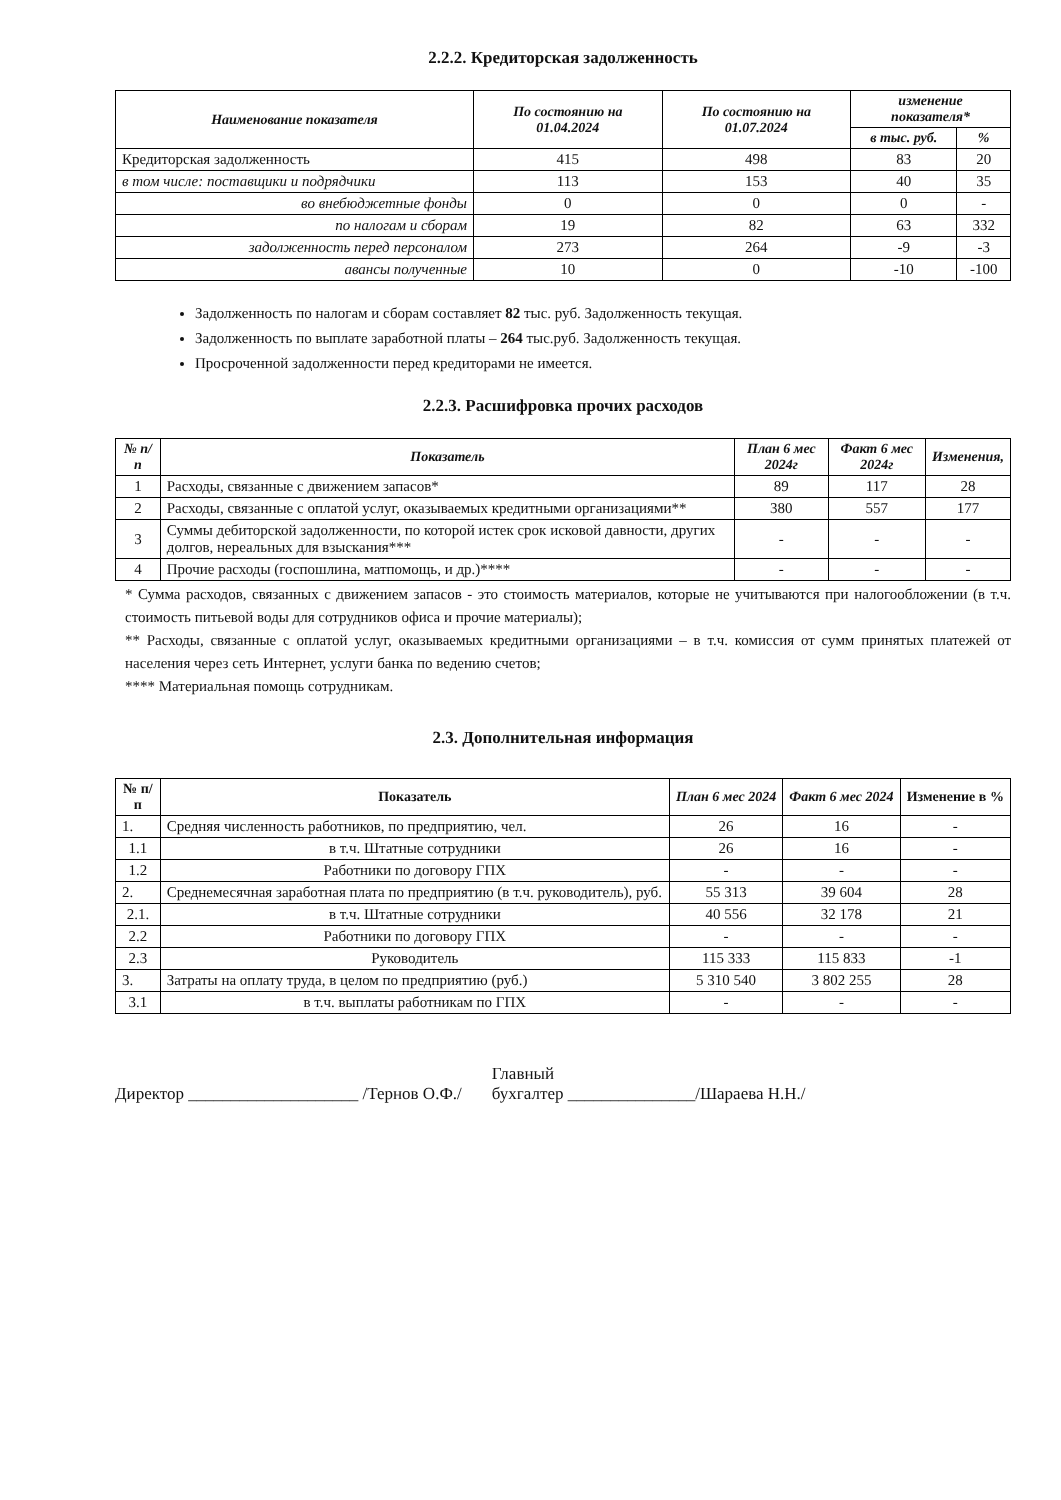2.2.2. Кредиторская задолженность
| Наименование показателя | По состоянию на 01.04.2024 | По состоянию на 01.07.2024 | изменение показателя* | |
| --- | --- | --- | --- | --- |
| | | | в тыс. руб. | % |
| Кредиторская задолженность | 415 | 498 | 83 | 20 |
| в том числе: поставщики и подрядчики | 113 | 153 | 40 | 35 |
| во внебюджетные фонды | 0 | 0 | 0 | - |
| по налогам и сборам | 19 | 82 | 63 | 332 |
| задолженность перед персоналом | 273 | 264 | -9 | -3 |
| авансы полученные | 10 | 0 | -10 | -100 |
Задолженность по налогам и сборам составляет 82 тыс. руб. Задолженность текущая.
Задолженность по выплате заработной платы – 264 тыс.руб. Задолженность текущая.
Просроченной задолженности перед кредиторами не имеется.
2.2.3. Расшифровка прочих расходов
| № п/п | Показатель | План 6 мес 2024г | Факт 6 мес 2024г | Изменения, |
| --- | --- | --- | --- | --- |
| 1 | Расходы, связанные с движением запасов* | 89 | 117 | 28 |
| 2 | Расходы, связанные с оплатой услуг, оказываемых кредитными организациями** | 380 | 557 | 177 |
| 3 | Суммы дебиторской задолженности, по которой истек срок исковой давности, других долгов, нереальных для взыскания*** | - | - | - |
| 4 | Прочие расходы (госпошлина, матпомощь, и др.)**** | - | - | - |
* Сумма расходов, связанных с движением запасов - это стоимость материалов, которые не учитываются при налогообложении (в т.ч. стоимость питьевой воды для сотрудников офиса и прочие материалы);
** Расходы, связанные с оплатой услуг, оказываемых кредитными организациями – в т.ч. комиссия от сумм принятых платежей от населения через сеть Интернет, услуги банка по ведению счетов;
**** Материальная помощь сотрудникам.
2.3. Дополнительная информация
| № п/п | Показатель | План 6 мес 2024 | Факт 6 мес 2024 | Изменение в % |
| --- | --- | --- | --- | --- |
| 1. | Средняя численность работников, по предприятию, чел. | 26 | 16 | - |
| 1.1 | в т.ч. Штатные сотрудники | 26 | 16 | - |
| 1.2 | Работники по договору ГПХ | - | - | - |
| 2. | Среднемесячная заработная плата по предприятию (в т.ч. руководитель), руб. | 55 313 | 39 604 | 28 |
| 2.1. | в т.ч. Штатные сотрудники | 40 556 | 32 178 | 21 |
| 2.2 | Работники по договору ГПХ | - | - | - |
| 2.3 | Руководитель | 115 333 | 115 833 | -1 |
| 3. | Затраты на оплату труда, в целом по предприятию (руб.) | 5 310 540 | 3 802 255 | 28 |
| 3.1 | в т.ч. выплаты работникам по ГПХ | - | - | - |
Директор ____________________ /Тернов О.Ф./ Главный
бухгалтер _______________/Шараева Н.Н./